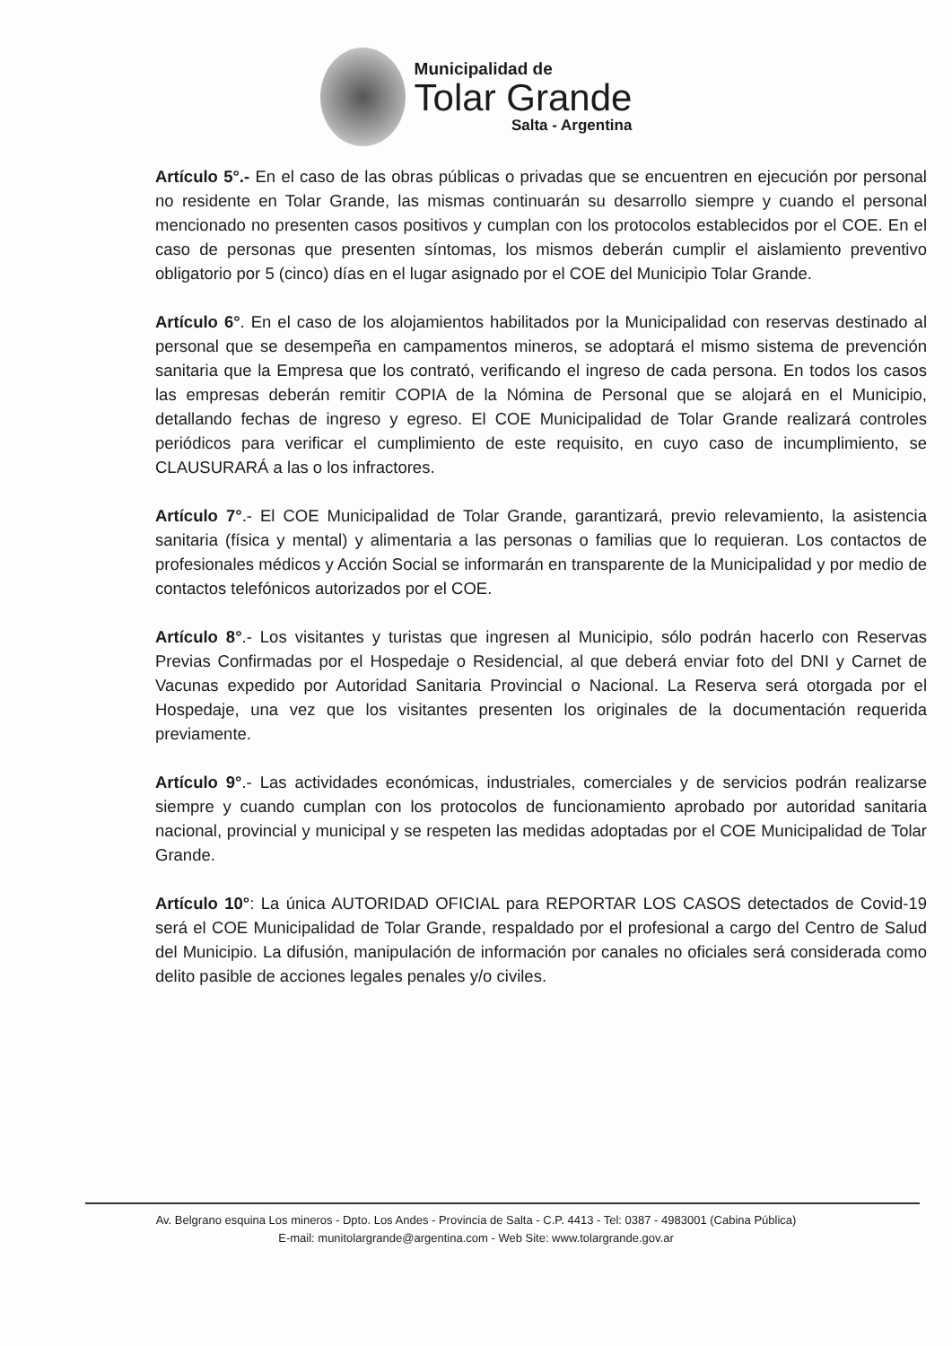Municipalidad de
Tolar Grande
Salta - Argentina
Artículo 5°.- En el caso de las obras públicas o privadas que se encuentren en ejecución por personal no residente en Tolar Grande, las mismas continuarán su desarrollo siempre y cuando el personal mencionado no presenten casos positivos y cumplan con los protocolos establecidos por el COE. En el caso de personas que presenten síntomas, los mismos deberán cumplir el aislamiento preventivo obligatorio por 5 (cinco) días en el lugar asignado por el COE del Municipio Tolar Grande.
Artículo 6°. En el caso de los alojamientos habilitados por la Municipalidad con reservas destinado al personal que se desempeña en campamentos mineros, se adoptará el mismo sistema de prevención sanitaria que la Empresa que los contrató, verificando el ingreso de cada persona. En todos los casos las empresas deberán remitir COPIA de la Nómina de Personal que se alojará en el Municipio, detallando fechas de ingreso y egreso. El COE Municipalidad de Tolar Grande realizará controles periódicos para verificar el cumplimiento de este requisito, en cuyo caso de incumplimiento, se CLAUSURARÁ a las o los infractores.
Artículo 7°.- El COE Municipalidad de Tolar Grande, garantizará, previo relevamiento, la asistencia sanitaria (física y mental) y alimentaria a las personas o familias que lo requieran. Los contactos de profesionales médicos y Acción Social se informarán en transparente de la Municipalidad y por medio de contactos telefónicos autorizados por el COE.
Artículo 8°.- Los visitantes y turistas que ingresen al Municipio, sólo podrán hacerlo con Reservas Previas Confirmadas por el Hospedaje o Residencial, al que deberá enviar foto del DNI y Carnet de Vacunas expedido por Autoridad Sanitaria Provincial o Nacional. La Reserva será otorgada por el Hospedaje, una vez que los visitantes presenten los originales de la documentación requerida previamente.
Artículo 9°.- Las actividades económicas, industriales, comerciales y de servicios podrán realizarse siempre y cuando cumplan con los protocolos de funcionamiento aprobado por autoridad sanitaria nacional, provincial y municipal y se respeten las medidas adoptadas por el COE Municipalidad de Tolar Grande.
Artículo 10°: La única AUTORIDAD OFICIAL para REPORTAR LOS CASOS detectados de Covid-19 será el COE Municipalidad de Tolar Grande, respaldado por el profesional a cargo del Centro de Salud del Municipio. La difusión, manipulación de información por canales no oficiales será considerada como delito pasible de acciones legales penales y/o civiles.
Av. Belgrano esquina Los mineros - Dpto. Los Andes - Provincia de Salta - C.P. 4413 - Tel: 0387 - 4983001 (Cabina Pública)
E-mail: munitolargrande@argentina.com - Web Site: www.tolargrande.gov.ar